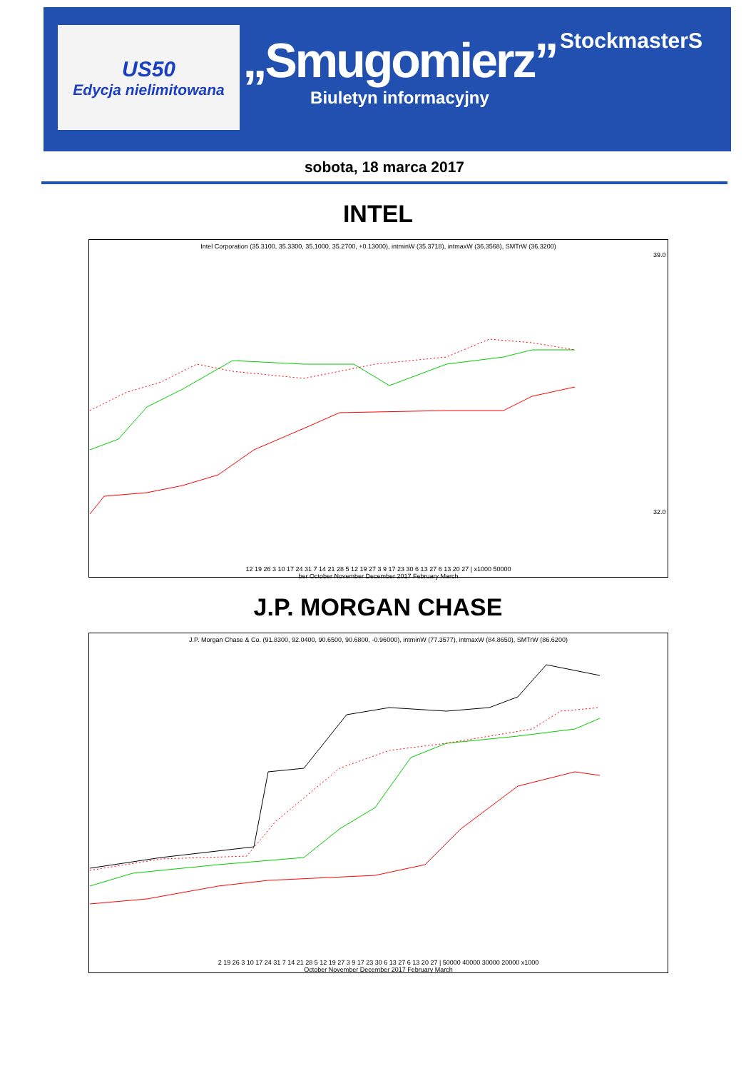US50
Edycja nielimitowana
„Smugomierz”
Biuletyn informacyjny
StockmasterS
sobota, 18 marca 2017
INTEL
Intel Corporation (35.3100, 35.3300, 35.1000, 35.2700, +0.13000), intminW (35.3718), intmaxW (36.3568), SMTrW (36.3200)
39.0
32.0
12 19 26 3 10 17 24 31 7 14 21 28 5 12 19 27 3 9 17 23 30 6 13 27 6 13 20 27 | x1000 50000
ber October November December 2017 February March
J.P. MORGAN CHASE
J.P. Morgan Chase & Co. (91.8300, 92.0400, 90.6500, 90.6800, -0.96000), intminW (77.3577), intmaxW (84.8650), SMTrW (86.6200)
2 19 26 3 10 17 24 31 7 14 21 28 5 12 19 27 3 9 17 23 30 6 13 27 6 13 20 27 | 50000 40000 30000 20000 x1000
October November December 2017 February March